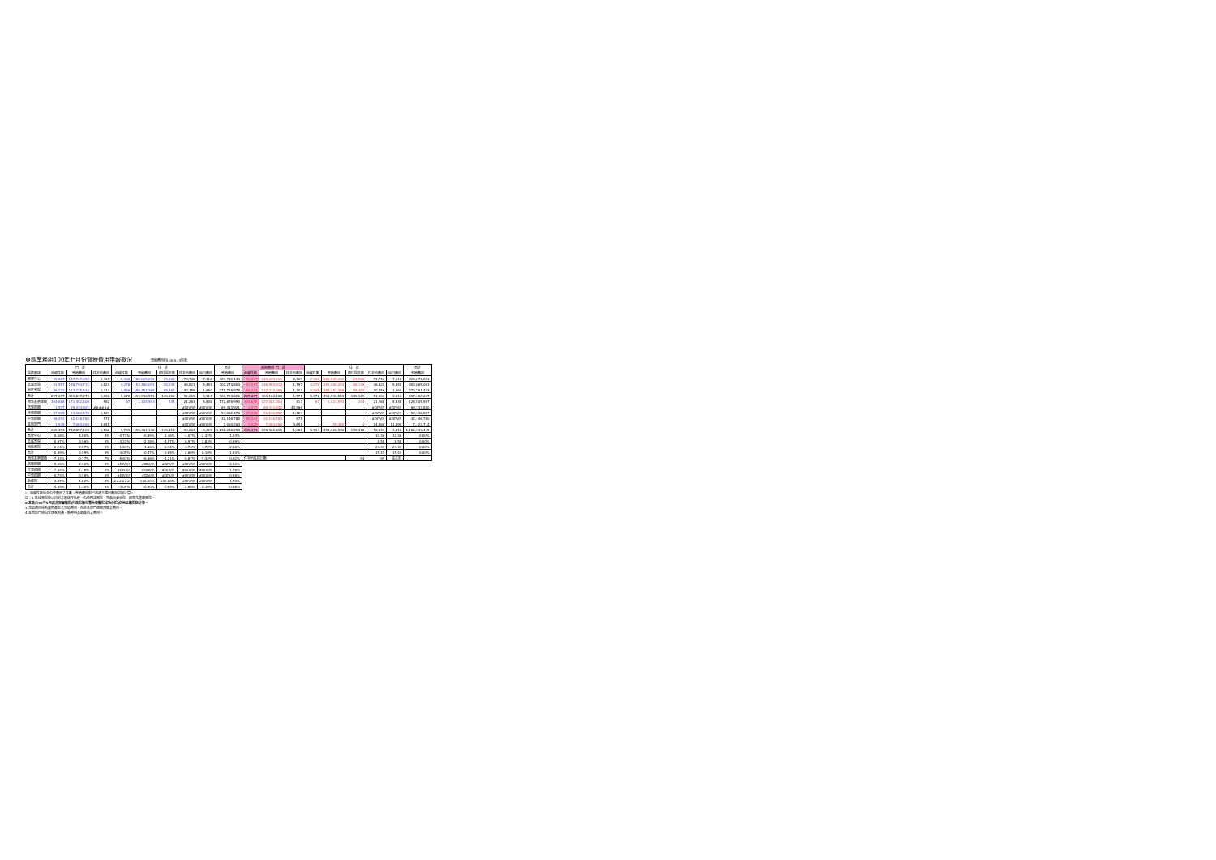東區業務組100年七月份醫療費用申報概況 醫療費用料100.9.15製表
| | 門 診 | | | 住 診 | | | | | 合計 | 當期費用 門 診 | | | 住 診 | | | | | 合計 |
| --- | --- | --- | --- | --- | --- | --- | --- | --- | --- | --- | --- | --- | --- | --- | --- | --- | --- | --- |
| 院所層級 | 申報件數 | 醫療費用 | 件平均費用 | 申報件數 | 醫療費用 | 總住院天數 | 件平均費用 | 每日費用 | 醫療費用 | 申報件數 | 醫療費用 | 件平均費用 | 申報件數 | 醫療費用 | 總住院天數 | 件平均費用 | 每日費用 | 醫療費用 |
| 醫學中心 | 59,887 | 147,747,052 | 2,467 | 2,468 | 182,005,092 | 25,568 | 73,746 | 7,118 | 329,752,144 | 59,887 | 144,269,109 | 2,409 | 2,468 | 182,005,092 | 25,568 | 73,746 | 7,118 | 326,274,201 |
| 區域醫院 | 81,557 | 148,794,711 | 1,824 | 3,278 | 153,480,093 | 28,139 | 46,821 | 5,454 | 302,274,804 | 81,557 | 146,584,910 | 1,797 | 3,278 | 153,480,093 | 28,139 | 46,821 | 5,454 | 300,065,003 |
| 地區醫院 | 86,233 | 113,275,510 | 1,314 | 3,926 | 158,451,368 | 95,462 | 40,359 | 1,660 | 271,726,878 | 86,233 | 112,310,085 | 1,302 | 3,926 | 158,451,368 | 95,462 | 40,359 | 1,660 | 270,761,453 |
| 合計 | 227,677 | 409,817,273 | 1,800 | 9,672 | 493,936,553 | 149,169 | 51,069 | 3,311 | 903,753,826 | 227,677 | 403,164,104 | 1,771 | 9,672 | 493,936,553 | 149,169 | 51,069 | 3,311 | 897,100,657 |
| 西醫基層總額 | 304,888 | 171,452,400 | 562 | 67 | 1,424,593 | 244 | 21,263 | 5,838 | 172,876,993 | 304,888 | 127,081,004 | 417 | 67 | 1,424,593 | 244 | 21,263 | 5,838 | 128,505,597 |
| 洗腎總額 | 1,577 | 69,333,921 | ###### | - | - | - | #DIV/0! | #DIV/0! | 69,333,921 | 1,577 | 69,333,830 | 43,966 | - | - | - | #DIV/0! | #DIV/0! | 69,333,830 |
| 牙醫總額 | 47,005 | 53,082,470 | 1,129 | - | - | - | #DIV/0! | #DIV/0! | 53,082,470 | 47,005 | 52,132,857 | 1,109 | - | - | - | #DIV/0! | #DIV/0! | 52,132,857 |
| 中醫總額 | 56,291 | 32,146,780 | 571 | - | - | - | #DIV/0! | #DIV/0! | 32,146,780 | 56,291 | 32,146,780 | 571 | - | - | - | #DIV/0! | #DIV/0! | 32,146,780 |
| 其他部門 | 1,935 | 7,064,264 | 3,651 | - | - | - | #DIV/0! | #DIV/0! | 7,064,264 | 1,935 | 7,064,264 | 3,651 | 4 | 59,450 | 4 | 14,863 | 11,890 | 7,123,714 |
| 合計 | 639,373 | 742,897,108 | 1,162 | 9,739 | 495,361,146 | 149,413 | 50,864 | 3,315 | 1,238,258,254 | 639,373 | 690,922,819 | 1,081 | 9,743 | 495,420,596 | 149,418 | 50,849 | 3,316 | 1,186,343,415 |
| 醫學中心 | 0.18% | 4.00% | 4% | -4.71% | -0.89% | 1.46% | 4.07% | -2.32% | 1.24% | | | | | | | 10.36 | 10.36 | 0.00% |
| 區域醫院 | -0.97% | 3.96% | 5% | -3.22% | -2.28% | -4.97% | 0.97% | 2.83% | 0.69% | | | | | | | 8.58 | 8.58 | 0.00% |
| 地區醫院 | -0.24% | 2.57% | 3% | -1.83% | 1.86% | 0.14% | 3.76% | 1.72% | 2.16% | | | | | | | 24.32 | 24.32 | 0.00% |
| 合計 | -0.39% | 3.59% | 4% | -3.05% | -0.47% | -0.65% | 2.66% | 0.18% | 1.33% | | | | | | | 15.42 | 15.42 | 0.00% |
| 西醫基層總額 | -7.33% | -0.77% | 7% | -5.63% | -6.46% | -1.21% | -0.87% | -5.32% | -0.82% | 件平均住院日數 | | | | | 93 | 92 | 成長率 | |
| 洗腎總額 | 5.06% | 2.10% | -3% | #DIV/0! | #DIV/0! | #DIV/0! | #DIV/0! | #DIV/0! | 2.10% | | | | | | | | | |
| 牙醫總額 | -7.53% | -7.76% | 0% | #DIV/0! | #DIV/0! | #DIV/0! | #DIV/0! | #DIV/0! | -7.76% | | | | | | | | | |
| 中醫總額 | -0.73% | -0.58% | 0% | #DIV/0! | #DIV/0! | #DIV/0! | #DIV/0! | #DIV/0! | -0.58% | | | | | | | | | |
| 助產所 | 3.37% | -1.02% | -4% | ###### | -100.00% | -100.00% | #DIV/0! | #DIV/0! | -1.70% | | | | | | | | | |
| 合計 | -4.35% | 1.30% | 6% | -3.09% | -0.50% | -0.65% | 2.68% | 0.16% | 0.58% | | | | | | | | | |
*：申報件數係未包含藥局之件數，醫療費用則已將處方釋出費用併回計算。
註：1.區域醫院係以目前之層級作比較，包含門諾醫院、馬偕台東分院、國軍花蓮總醫院。
2.本表自98年9月起非部屬醫院(行政院衛生署台東醫院成功分院)併地區醫院統計算。
3.醫療費用係為實際產生之醫療費用，而非各部門總額預算之費用。
4.其他部門係包含居家照護、精神科及助產所之費用。